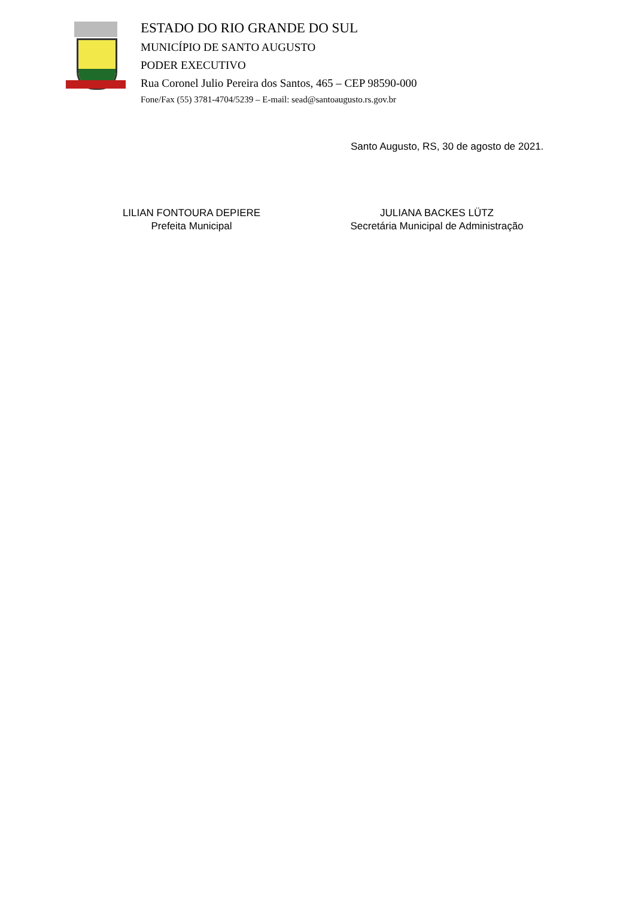ESTADO DO RIO GRANDE DO SUL
MUNICÍPIO DE SANTO AUGUSTO
PODER EXECUTIVO
Rua Coronel Julio Pereira dos Santos, 465 – CEP 98590-000
Fone/Fax (55) 3781-4704/5239 – E-mail: sead@santoaugusto.rs.gov.br
Santo Augusto, RS, 30 de agosto de 2021.
LILIAN FONTOURA DEPIERE
Prefeita Municipal
JULIANA BACKES LÜTZ
Secretária Municipal de Administração